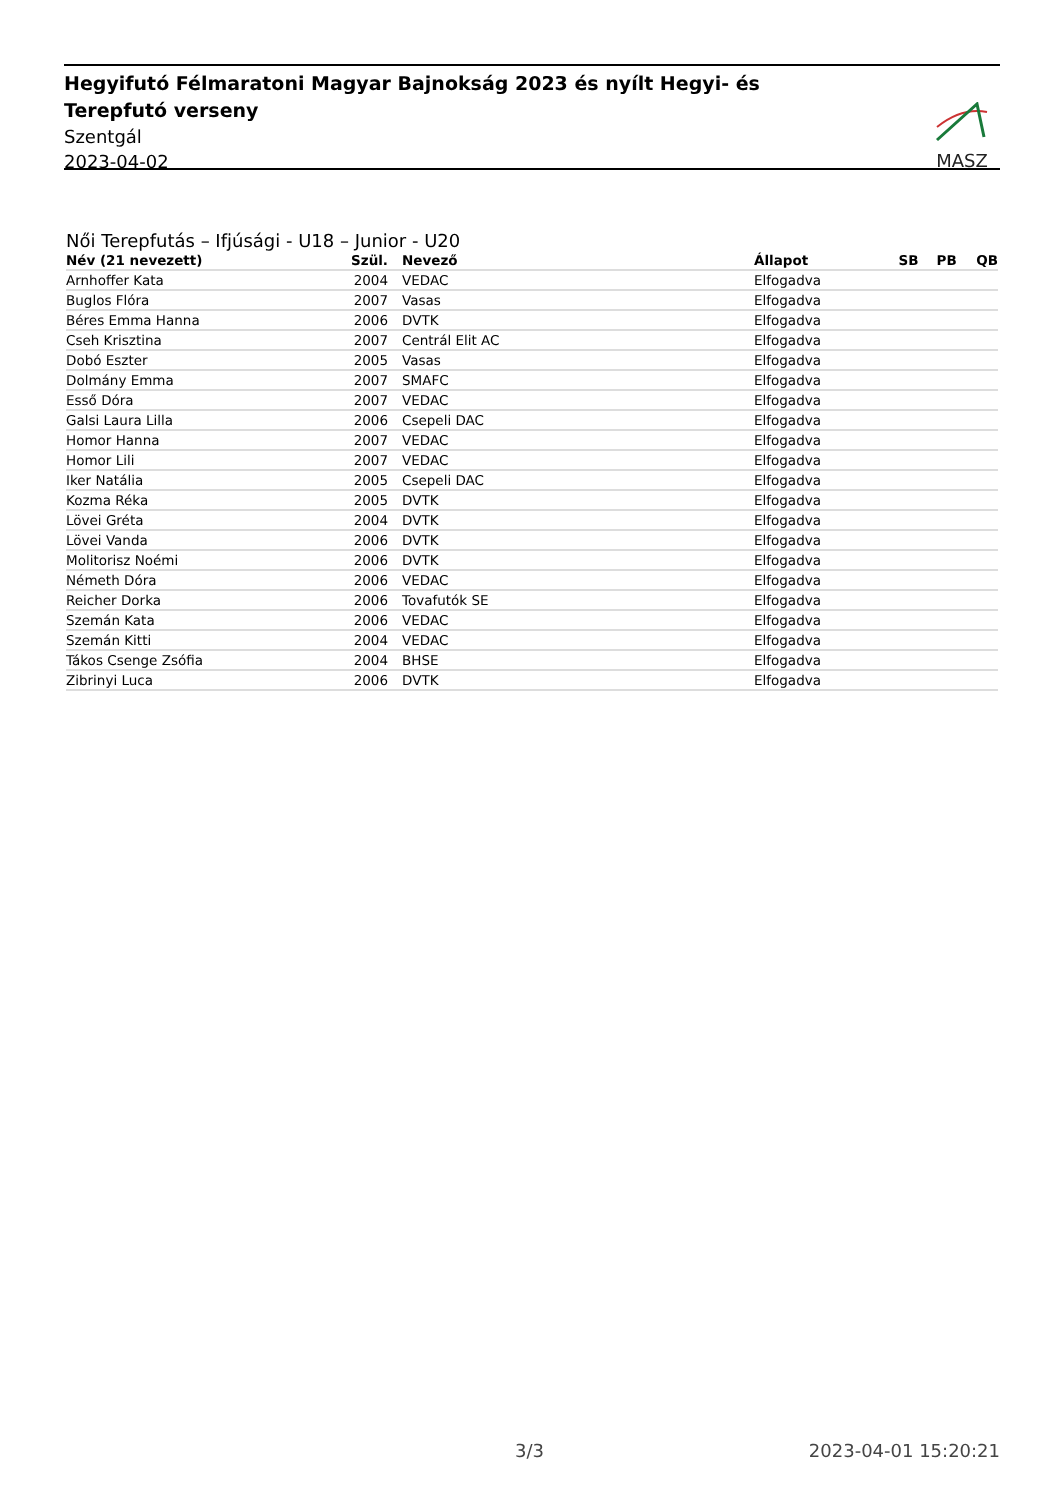Hegyifutó Félmaratoni Magyar Bajnokság 2023 és nyílt Hegyi- és Terepfutó verseny
Szentgál
2023-04-02
MASZ
Női Terepfutás – Ifjúsági - U18 – Junior - U20
| Név (21 nevezett) | Szül. | | Nevező | Állapot | SB | PB | QB |
| --- | --- | --- | --- | --- | --- | --- | --- |
| Arnhoffer Kata | 2004 | | VEDAC | Elfogadva | | | |
| Buglos Flóra | 2007 | | Vasas | Elfogadva | | | |
| Béres Emma Hanna | 2006 | | DVTK | Elfogadva | | | |
| Cseh Krisztina | 2007 | | Centrál Elit AC | Elfogadva | | | |
| Dobó Eszter | 2005 | | Vasas | Elfogadva | | | |
| Dolmány Emma | 2007 | | SMAFC | Elfogadva | | | |
| Esső Dóra | 2007 | | VEDAC | Elfogadva | | | |
| Galsi Laura Lilla | 2006 | | Csepeli DAC | Elfogadva | | | |
| Homor Hanna | 2007 | | VEDAC | Elfogadva | | | |
| Homor Lili | 2007 | | VEDAC | Elfogadva | | | |
| Iker Natália | 2005 | | Csepeli DAC | Elfogadva | | | |
| Kozma Réka | 2005 | | DVTK | Elfogadva | | | |
| Lövei Gréta | 2004 | | DVTK | Elfogadva | | | |
| Lövei Vanda | 2006 | | DVTK | Elfogadva | | | |
| Molitorisz Noémi | 2006 | | DVTK | Elfogadva | | | |
| Németh Dóra | 2006 | | VEDAC | Elfogadva | | | |
| Reicher Dorka | 2006 | | Tovafutók SE | Elfogadva | | | |
| Szemán Kata | 2006 | | VEDAC | Elfogadva | | | |
| Szemán Kitti | 2004 | | VEDAC | Elfogadva | | | |
| Tákos Csenge Zsófia | 2004 | | BHSE | Elfogadva | | | |
| Zibrinyi Luca | 2006 | | DVTK | Elfogadva | | | |
3/3 2023-04-01 15:20:21